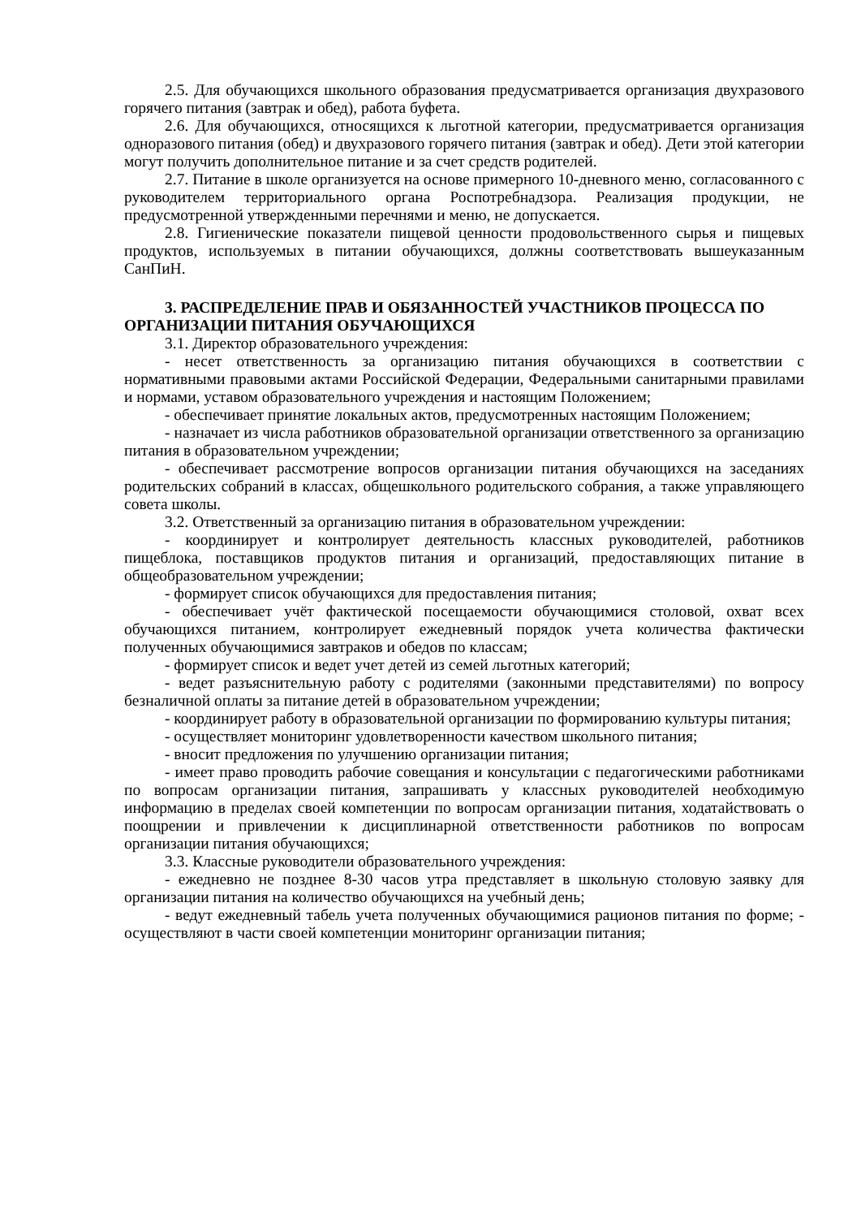2.5. Для обучающихся школьного образования предусматривается организация двухразового горячего питания (завтрак и обед), работа буфета.
2.6. Для обучающихся, относящихся к льготной категории, предусматривается организация одноразового питания (обед) и двухразового горячего питания (завтрак и обед). Дети этой категории могут получить дополнительное питание и за счет средств родителей.
2.7. Питание в школе организуется на основе примерного 10-дневного меню, согласованного с руководителем территориального органа Роспотребнадзора. Реализация продукции, не предусмотренной утвержденными перечнями и меню, не допускается.
2.8. Гигиенические показатели пищевой ценности продовольственного сырья и пищевых продуктов, используемых в питании обучающихся, должны соответствовать вышеуказанным СанПиН.
3. РАСПРЕДЕЛЕНИЕ ПРАВ И ОБЯЗАННОСТЕЙ УЧАСТНИКОВ ПРОЦЕССА ПО ОРГАНИЗАЦИИ ПИТАНИЯ ОБУЧАЮЩИХСЯ
3.1. Директор образовательного учреждения:
- несет ответственность за организацию питания обучающихся в соответствии с нормативными правовыми актами Российской Федерации, Федеральными санитарными правилами и нормами, уставом образовательного учреждения и настоящим Положением;
- обеспечивает принятие локальных актов, предусмотренных настоящим Положением;
- назначает из числа работников образовательной организации ответственного за организацию питания в образовательном учреждении;
- обеспечивает рассмотрение вопросов организации питания обучающихся на заседаниях родительских собраний в классах, общешкольного родительского собрания, а также управляющего совета школы.
3.2. Ответственный за организацию питания в образовательном учреждении:
- координирует и контролирует деятельность классных руководителей, работников пищеблока, поставщиков продуктов питания и организаций, предоставляющих питание в общеобразовательном учреждении;
- формирует список обучающихся для предоставления питания;
- обеспечивает учёт фактической посещаемости обучающимися столовой, охват всех обучающихся питанием, контролирует ежедневный порядок учета количества фактически полученных обучающимися завтраков и обедов по классам;
- формирует список и ведет учет детей из семей льготных категорий;
- ведет разъяснительную работу с родителями (законными представителями) по вопросу безналичной оплаты за питание детей в образовательном учреждении;
- координирует работу в образовательной организации по формированию культуры питания;
- осуществляет мониторинг удовлетворенности качеством школьного питания;
- вносит предложения по улучшению организации питания;
- имеет право проводить рабочие совещания и консультации с педагогическими работниками по вопросам организации питания, запрашивать у классных руководителей необходимую информацию в пределах своей компетенции по вопросам организации питания, ходатайствовать о поощрении и привлечении к дисциплинарной ответственности работников по вопросам организации питания обучающихся;
3.3. Классные руководители образовательного учреждения:
- ежедневно не позднее 8-30 часов утра представляет в школьную столовую заявку для организации питания на количество обучающихся на учебный день;
- ведут ежедневный табель учета полученных обучающимися рационов питания по форме; - осуществляют в части своей компетенции мониторинг организации питания;